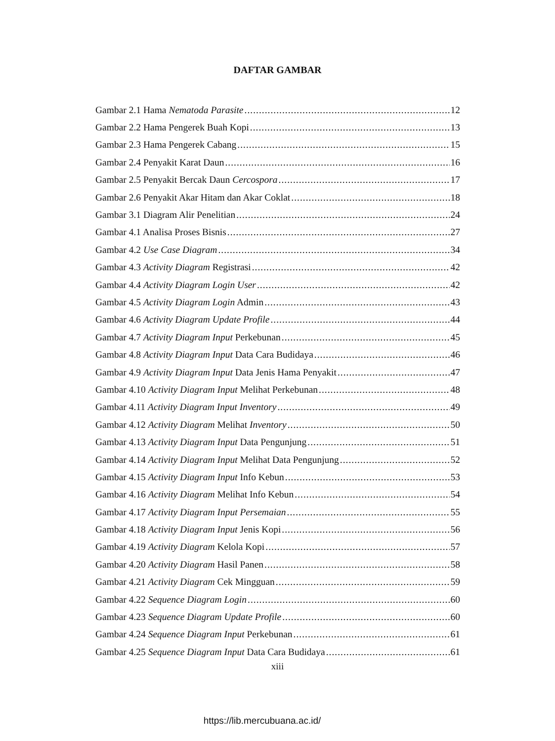DAFTAR GAMBAR
Gambar 2.1 Hama Nematoda Parasite 12
Gambar 2.2 Hama Pengerek Buah Kopi 13
Gambar 2.3 Hama Pengerek Cabang 15
Gambar 2.4 Penyakit Karat Daun 16
Gambar 2.5 Penyakit Bercak Daun Cercospora 17
Gambar 2.6 Penyakit Akar Hitam dan Akar Coklat 18
Gambar 3.1 Diagram Alir Penelitian 24
Gambar 4.1 Analisa Proses Bisnis 27
Gambar 4.2 Use Case Diagram 34
Gambar 4.3 Activity Diagram Registrasi 42
Gambar 4.4 Activity Diagram Login User 42
Gambar 4.5 Activity Diagram Login Admin 43
Gambar 4.6 Activity Diagram Update Profile 44
Gambar 4.7 Activity Diagram Input Perkebunan 45
Gambar 4.8 Activity Diagram Input Data Cara Budidaya 46
Gambar 4.9 Activity Diagram Input Data Jenis Hama Penyakit 47
Gambar 4.10 Activity Diagram Input Melihat Perkebunan 48
Gambar 4.11 Activity Diagram Input Inventory 49
Gambar 4.12 Activity Diagram Melihat Inventory 50
Gambar 4.13 Activity Diagram Input Data Pengunjung 51
Gambar 4.14 Activity Diagram Input Melihat Data Pengunjung 52
Gambar 4.15 Activity Diagram Input Info Kebun 53
Gambar 4.16 Activity Diagram Melihat Info Kebun 54
Gambar 4.17 Activity Diagram Input Persemaian 55
Gambar 4.18 Activity Diagram Input Jenis Kopi 56
Gambar 4.19 Activity Diagram Kelola Kopi 57
Gambar 4.20 Activity Diagram Hasil Panen 58
Gambar 4.21 Activity Diagram Cek Mingguan 59
Gambar 4.22 Sequence Diagram Login 60
Gambar 4.23 Sequence Diagram Update Profile 60
Gambar 4.24 Sequence Diagram Input Perkebunan 61
Gambar 4.25 Sequence Diagram Input Data Cara Budidaya 61
xiii
https://lib.mercubuana.ac.id/